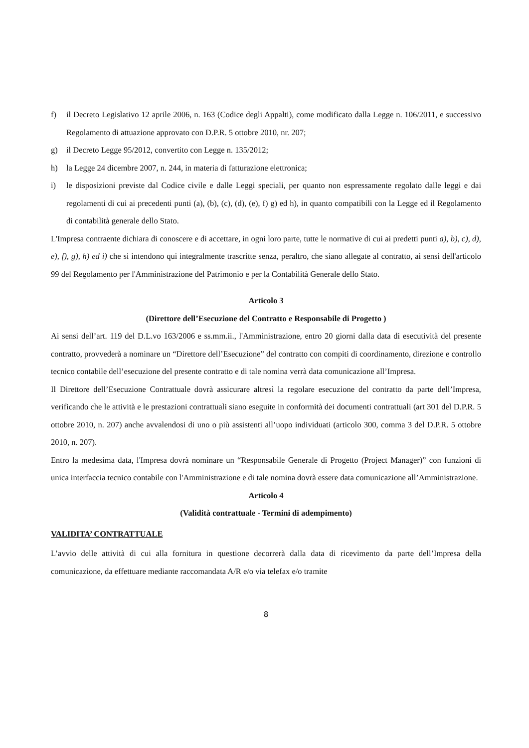f) il Decreto Legislativo 12 aprile 2006, n. 163 (Codice degli Appalti), come modificato dalla Legge n. 106/2011, e successivo Regolamento di attuazione approvato con D.P.R. 5 ottobre 2010, nr. 207;
g) il Decreto Legge 95/2012, convertito con Legge n. 135/2012;
h) la Legge 24 dicembre 2007, n. 244, in materia di fatturazione elettronica;
i) le disposizioni previste dal Codice civile e dalle Leggi speciali, per quanto non espressamente regolato dalle leggi e dai regolamenti di cui ai precedenti punti (a), (b), (c), (d), (e), f) g) ed h), in quanto compatibili con la Legge ed il Regolamento di contabilità generale dello Stato.
L'Impresa contraente dichiara di conoscere e di accettare, in ogni loro parte, tutte le normative di cui ai predetti punti a), b), c), d), e), f), g), h) ed i) che si intendono qui integralmente trascritte senza, peraltro, che siano allegate al contratto, ai sensi dell'articolo 99 del Regolamento per l'Amministrazione del Patrimonio e per la Contabilità Generale dello Stato.
Articolo 3
(Direttore dell’Esecuzione del Contratto e Responsabile di Progetto )
Ai sensi dell’art. 119 del D.L.vo 163/2006 e ss.mm.ii., l'Amministrazione, entro 20 giorni dalla data di esecutività del presente contratto, provvederà a nominare un “Direttore dell’Esecuzione” del contratto con compiti di coordinamento, direzione e controllo tecnico contabile dell’esecuzione del presente contratto e di tale nomina verrà data comunicazione all’Impresa.
Il Direttore dell’Esecuzione Contrattuale dovrà assicurare altresì la regolare esecuzione del contratto da parte dell’Impresa, verificando che le attività e le prestazioni contrattuali siano eseguite in conformità dei documenti contrattuali (art 301 del D.P.R. 5 ottobre 2010, n. 207) anche avvalendosi di uno o più assistenti all’uopo individuati (articolo 300, comma 3 del D.P.R. 5 ottobre 2010, n. 207).
Entro la medesima data, l'Impresa dovrà nominare un “Responsabile Generale di Progetto (Project Manager)” con funzioni di unica interfaccia tecnico contabile con l'Amministrazione e di tale nomina dovrà essere data comunicazione all’Amministrazione.
Articolo 4
(Validità contrattuale - Termini di adempimento)
VALIDITA’ CONTRATTUALE
L’avvio delle attività di cui alla fornitura in questione decorrerà dalla data di ricevimento da parte dell’Impresa della comunicazione, da effettuare mediante raccomandata A/R e/o via telefax e/o tramite
8